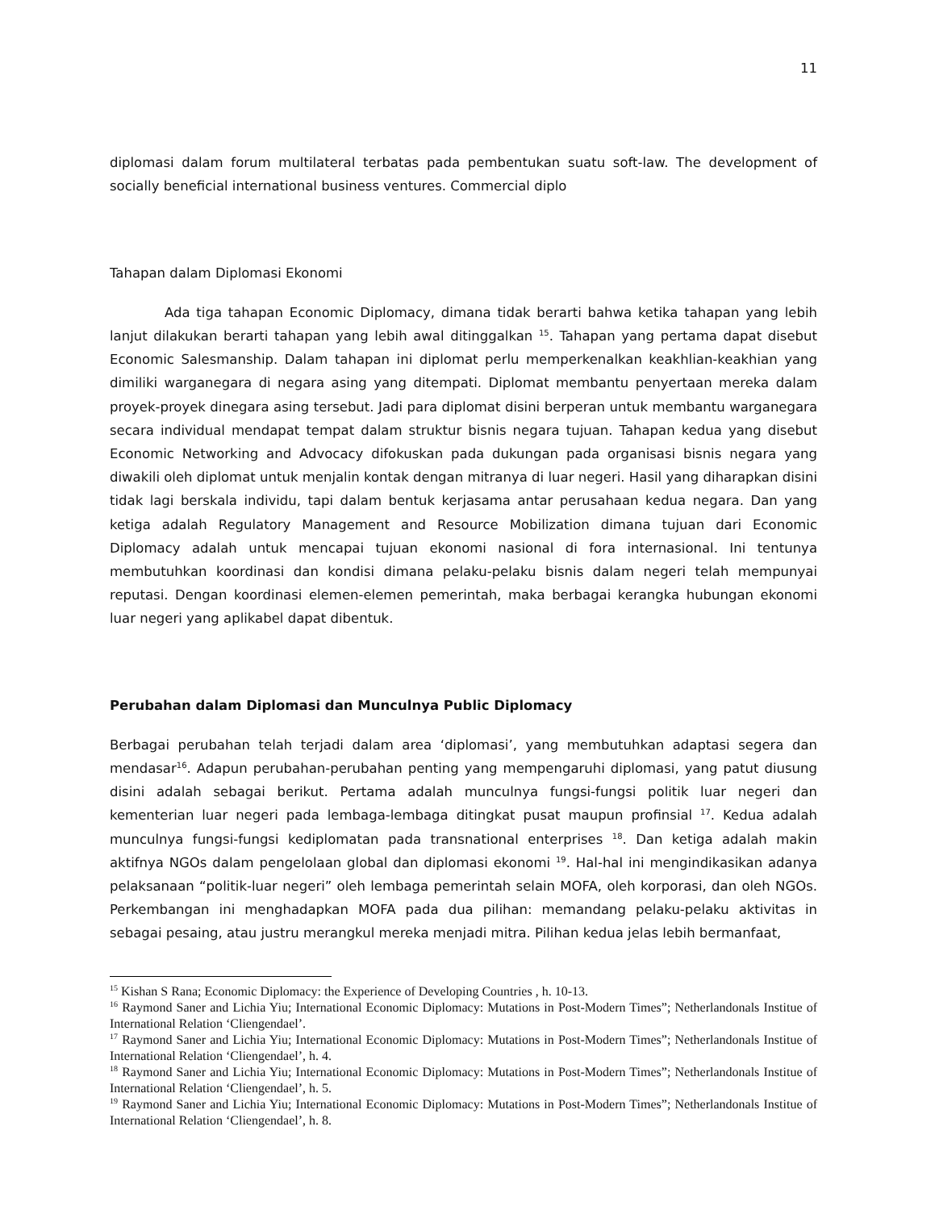11
diplomasi dalam forum multilateral terbatas pada pembentukan suatu soft-law. The development of socially beneficial international business ventures. Commercial diplo
Tahapan dalam Diplomasi Ekonomi
Ada tiga tahapan Economic Diplomacy, dimana tidak berarti bahwa ketika tahapan yang lebih lanjut dilakukan berarti tahapan yang lebih awal ditinggalkan <sup>15</sup>. Tahapan yang pertama dapat disebut Economic Salesmanship. Dalam tahapan ini diplomat perlu memperkenalkan keakhlian-keakhian yang dimiliki warganegara di negara asing yang ditempati. Diplomat membantu penyertaan mereka dalam proyek-proyek dinegara asing tersebut. Jadi para diplomat disini berperan untuk membantu warganegara secara individual mendapat tempat dalam struktur bisnis negara tujuan. Tahapan kedua yang disebut Economic Networking and Advocacy difokuskan pada dukungan pada organisasi bisnis negara yang diwakili oleh diplomat untuk menjalin kontak dengan mitranya di luar negeri. Hasil yang diharapkan disini tidak lagi berskala individu, tapi dalam bentuk kerjasama antar perusahaan kedua negara. Dan yang ketiga adalah Regulatory Management and Resource Mobilization dimana tujuan dari Economic Diplomacy adalah untuk mencapai tujuan ekonomi nasional di fora internasional. Ini tentunya membutuhkan koordinasi dan kondisi dimana pelaku-pelaku bisnis dalam negeri telah mempunyai reputasi. Dengan koordinasi elemen-elemen pemerintah, maka berbagai kerangka hubungan ekonomi luar negeri yang aplikabel dapat dibentuk.
Perubahan dalam Diplomasi dan Munculnya Public Diplomacy
Berbagai perubahan telah terjadi dalam area ‘diplomasi’, yang membutuhkan adaptasi segera dan mendasar<sup>16</sup>. Adapun perubahan-perubahan penting yang mempengaruhi diplomasi, yang patut diusung disini adalah sebagai berikut. Pertama adalah munculnya fungsi-fungsi politik luar negeri dan kementerian luar negeri pada lembaga-lembaga ditingkat pusat maupun profinsial <sup>17</sup>. Kedua adalah munculnya fungsi-fungsi kediplomatan pada transnational enterprises <sup>18</sup>. Dan ketiga adalah makin aktifnya NGOs dalam pengelolaan global dan diplomasi ekonomi <sup>19</sup>. Hal-hal ini mengindikasikan adanya pelaksanaan “politik-luar negeri” oleh lembaga pemerintah selain MOFA, oleh korporasi, dan oleh NGOs. Perkembangan ini menghadapkan MOFA pada dua pilihan: memandang pelaku-pelaku aktivitas in sebagai pesaing, atau justru merangkul mereka menjadi mitra. Pilihan kedua jelas lebih bermanfaat,
<sup>15</sup> Kishan S Rana; Economic Diplomacy: the Experience of Developing Countries , h. 10-13.
<sup>16</sup> Raymond Saner and Lichia Yiu; International Economic Diplomacy: Mutations in Post-Modern Times”; Netherlandonals Institue of International Relation ‘Cliengendael’.
<sup>17</sup> Raymond Saner and Lichia Yiu; International Economic Diplomacy: Mutations in Post-Modern Times”; Netherlandonals Institue of International Relation ‘Cliengendael’, h. 4.
<sup>18</sup> Raymond Saner and Lichia Yiu; International Economic Diplomacy: Mutations in Post-Modern Times”; Netherlandonals Institue of International Relation ‘Cliengendael’, h. 5.
<sup>19</sup> Raymond Saner and Lichia Yiu; International Economic Diplomacy: Mutations in Post-Modern Times”; Netherlandonals Institue of International Relation ‘Cliengendael’, h. 8.